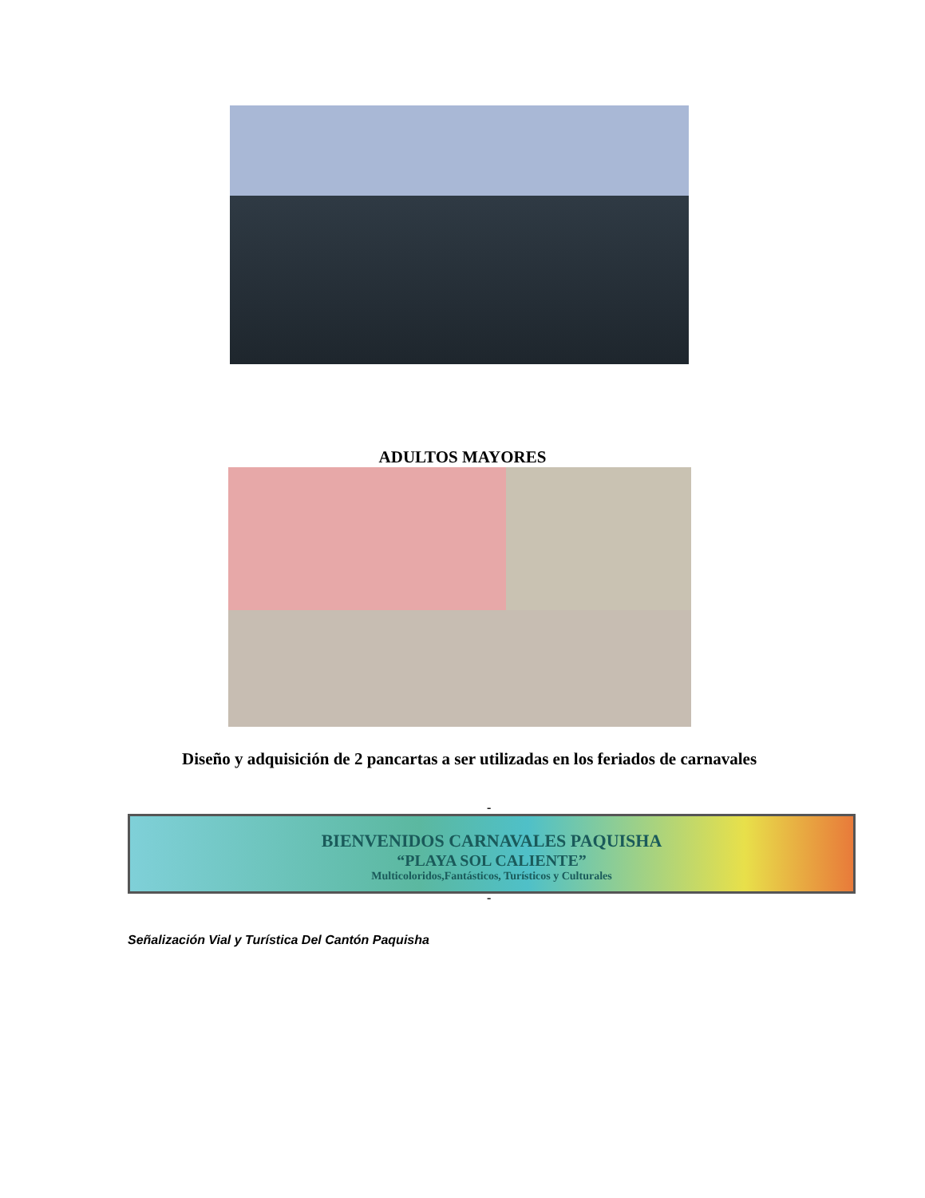ADULTOS MAYORES
Diseño y adquisición de 2 pancartas a ser utilizadas en los feriados de carnavales
-
BIENVENIDOS CARNAVALES PAQUISHA
“PLAYA SOL CALIENTE”
Multicoloridos,Fantásticos, Turísticos y Culturales
-
Señalización Vial y Turística Del Cantón Paquisha